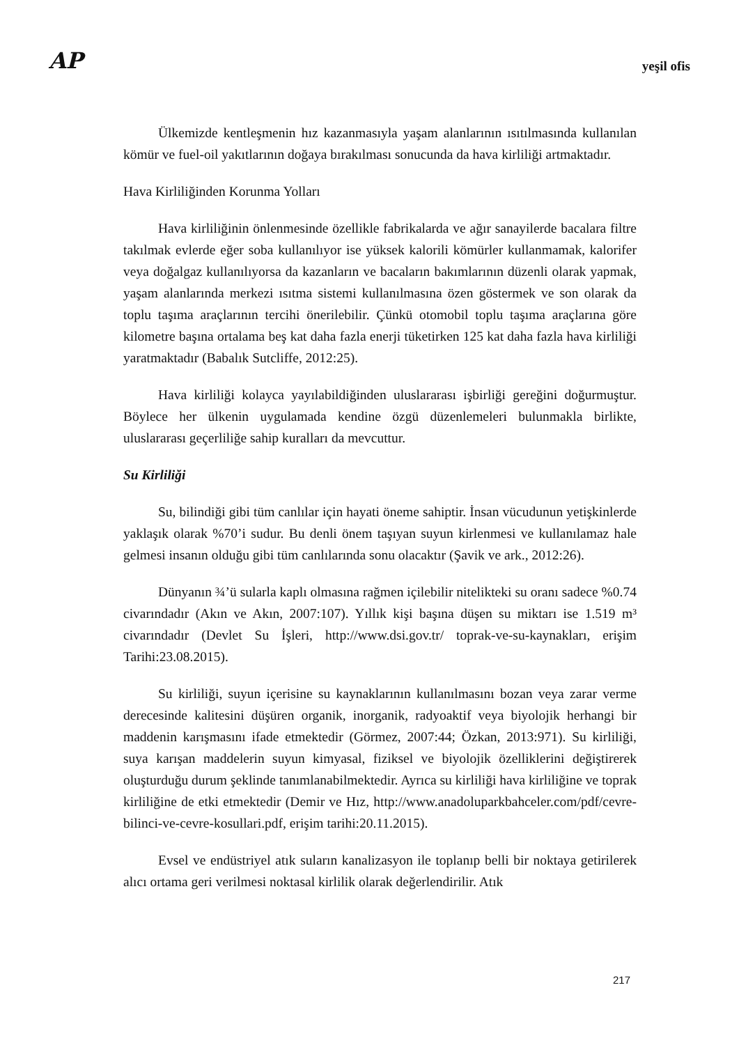AP
yeşil ofis
Ülkemizde kentleşmenin hız kazanmasıyla yaşam alanlarının ısıtılmasında kullanılan kömür ve fuel-oil yakıtlarının doğaya bırakılması sonucunda da hava kirliliği artmaktadır.
Hava Kirliliğinden Korunma Yolları
Hava kirliliğinin önlenmesinde özellikle fabrikalarda ve ağır sanayilerde bacalara filtre takılmak evlerde eğer soba kullanılıyor ise yüksek kalorili kömürler kullanmamak, kalorifer veya doğalgaz kullanılıyorsa da kazanların ve bacaların bakımlarının düzenli olarak yapmak, yaşam alanlarında merkezi ısıtma sistemi kullanılmasına özen göstermek ve son olarak da toplu taşıma araçlarının tercihi önerilebilir. Çünkü otomobil toplu taşıma araçlarına göre kilometre başına ortalama beş kat daha fazla enerji tüketirken 125 kat daha fazla hava kirliliği yaratmaktadır (Babalık Sutcliffe, 2012:25).
Hava kirliliği kolayca yayılabildiğinden uluslararası işbirliği gereğini doğurmuştur. Böylece her ülkenin uygulamada kendine özgü düzenlemeleri bulunmakla birlikte, uluslararası geçerliliğe sahip kuralları da mevcuttur.
Su Kirliliği
Su, bilindiği gibi tüm canlılar için hayati öneme sahiptir. İnsan vücudunun yetişkinlerde yaklaşık olarak %70’i sudur. Bu denli önem taşıyan suyun kirlenmesi ve kullanılamaz hale gelmesi insanın olduğu gibi tüm canlılarında sonu olacaktır (Şavik ve ark., 2012:26).
Dünyanın ¾’ü sularla kaplı olmasına rağmen içilebilir nitelikteki su oranı sadece %0.74 civarındadır (Akın ve Akın, 2007:107). Yıllık kişi başına düşen su miktarı ise 1.519 m³ civarındadır (Devlet Su İşleri, http://www.dsi.gov.tr/ toprak-ve-su-kaynakları, erişim Tarihi:23.08.2015).
Su kirliliği, suyun içerisine su kaynaklarının kullanılmasını bozan veya zarar verme derecesinde kalitesini düşüren organik, inorganik, radyoaktif veya biyolojik herhangi bir maddenin karışmasını ifade etmektedir (Görmez, 2007:44; Özkan, 2013:971). Su kirliliği, suya karışan maddelerin suyun kimyasal, fiziksel ve biyolojik özelliklerini değiştirerek oluşturduğu durum şeklinde tanımlanabilmektedir. Ayrıca su kirliliği hava kirliliğine ve toprak kirliliğine de etki etmektedir (Demir ve Hız, http://www.anadoluparkbahceler.com/pdf/cevre-bilinci-ve-cevre-kosullari.pdf, erişim tarihi:20.11.2015).
Evsel ve endüstriyel atık suların kanalizasyon ile toplanıp belli bir noktaya getirilerek alıcı ortama geri verilmesi noktasal kirlilik olarak değerlendirilir. Atık
217